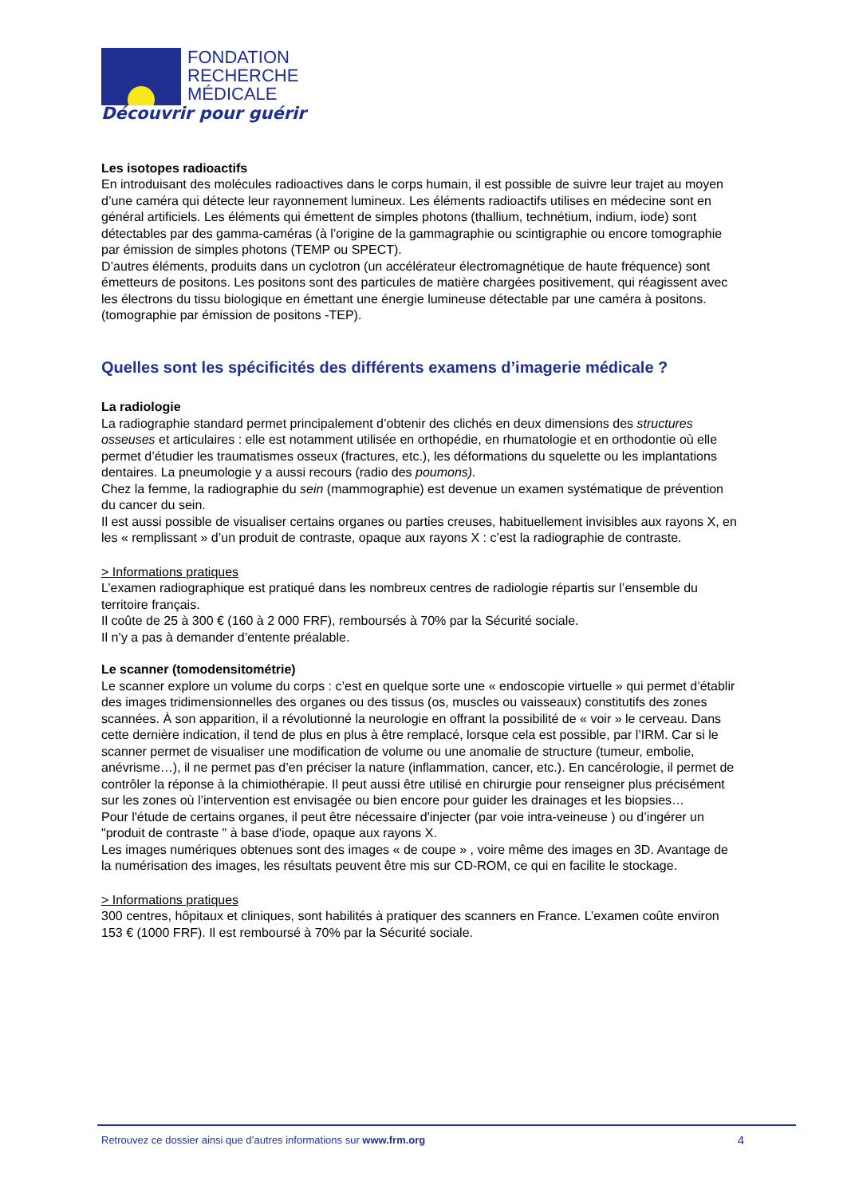FONDATION
RECHERCHE
MÉDICALE
Découvrir pour guérir
Les isotopes radioactifs
En introduisant des molécules radioactives dans le corps humain, il est possible de suivre leur trajet au moyen d’une caméra qui détecte leur rayonnement lumineux. Les éléments radioactifs utilises en médecine sont en général artificiels. Les éléments qui émettent de simples photons (thallium, technétium, indium, iode) sont détectables par des gamma-caméras (à l’origine de la gammagraphie ou scintigraphie ou encore tomographie par émission de simples photons (TEMP ou SPECT).
D’autres éléments, produits dans un cyclotron (un accélérateur électromagnétique de haute fréquence) sont émetteurs de positons. Les positons sont des particules de matière chargées positivement, qui réagissent avec les électrons du tissu biologique en émettant une énergie lumineuse détectable par une caméra à positons. (tomographie par émission de positons -TEP).
Quelles sont les spécificités des différents examens d’imagerie médicale ?
La radiologie
La radiographie standard permet principalement d’obtenir des clichés en deux dimensions des structures osseuses et articulaires : elle est notamment utilisée en orthopédie, en rhumatologie et en orthodontie où elle permet d’étudier les traumatismes osseux (fractures, etc.), les déformations du squelette ou les implantations dentaires. La pneumologie y a aussi recours (radio des poumons).
Chez la femme, la radiographie du sein (mammographie) est devenue un examen systématique de prévention du cancer du sein.
Il est aussi possible de visualiser certains organes ou parties creuses, habituellement invisibles aux rayons X, en les « remplissant » d’un produit de contraste, opaque aux rayons X : c’est la radiographie de contraste.
> Informations pratiques
L’examen radiographique est pratiqué dans les nombreux centres de radiologie répartis sur l’ensemble du territoire français.
Il coûte de 25 à 300 € (160 à 2 000 FRF), remboursés à 70% par la Sécurité sociale.
Il n’y a pas à demander d’entente préalable.
Le scanner (tomodensitométrie)
Le scanner explore un volume du corps : c’est en quelque sorte une « endoscopie virtuelle » qui permet d’établir des images tridimensionnelles des organes ou des tissus (os, muscles ou vaisseaux) constitutifs des zones scannées. À son apparition, il a révolutionné la neurologie en offrant la possibilité de « voir » le cerveau. Dans cette dernière indication, il tend de plus en plus à être remplacé, lorsque cela est possible, par l’IRM. Car si le scanner permet de visualiser une modification de volume ou une anomalie de structure (tumeur, embolie, anévrisme…), il ne permet pas d’en préciser la nature (inflammation, cancer, etc.). En cancérologie, il permet de contrôler la réponse à la chimiothérapie. Il peut aussi être utilisé en chirurgie pour renseigner plus précisément sur les zones où l’intervention est envisagée ou bien encore pour guider les drainages et les biopsies…
Pour l'étude de certains organes, il peut être nécessaire d'injecter (par voie intra-veineuse ) ou d’ingérer un "produit de contraste " à base d'iode, opaque aux rayons X.
Les images numériques obtenues sont des images « de coupe » , voire même des images en 3D. Avantage de la numérisation des images, les résultats peuvent être mis sur CD-ROM, ce qui en facilite le stockage.
> Informations pratiques
300 centres, hôpitaux et cliniques, sont habilités à pratiquer des scanners en France. L’examen coûte environ 153 € (1000 FRF). Il est remboursé à 70% par la Sécurité sociale.
Retrouvez ce dossier ainsi que d’autres informations sur www.frm.org 4